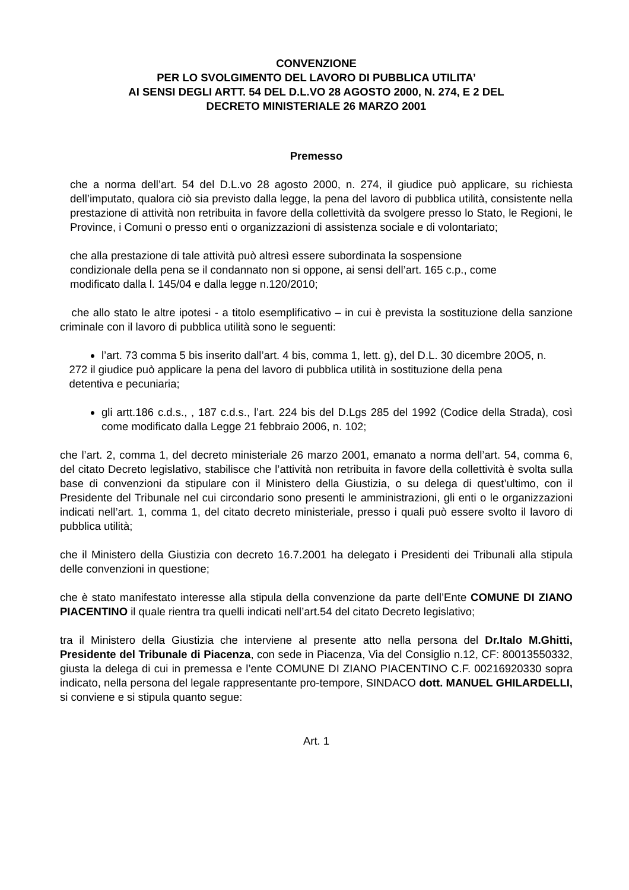CONVENZIONE
PER LO SVOLGIMENTO DEL LAVORO DI PUBBLICA UTILITA’
AI SENSI DEGLI ARTT. 54 DEL D.L.VO 28 AGOSTO 2000, N. 274, E 2 DEL
DECRETO MINISTERIALE 26 MARZO 2001
Premesso
che a norma dell’art. 54 del D.L.vo 28 agosto 2000, n. 274, il giudice può applicare, su richiesta dell’imputato, qualora ciò sia previsto dalla legge, la pena del lavoro di pubblica utilità, consistente nella prestazione di attività non retribuita in favore della collettività da svolgere presso lo Stato, le Regioni, le Province, i Comuni o presso enti o organizzazioni di assistenza sociale e di volontariato;
che alla prestazione di tale attività può altresì essere subordinata la sospensione
condizionale della pena se il condannato non si oppone, ai sensi dell’art. 165 c.p., come
modificato dalla l. 145/04 e dalla legge n.120/2010;
che allo stato le altre ipotesi - a titolo esemplificativo – in cui è prevista la sostituzione della sanzione criminale con il lavoro di pubblica utilità sono le seguenti:
l’art. 73 comma 5 bis inserito dall’art. 4 bis, comma 1, lett. g), del D.L. 30 dicembre 20O5, n.
272 il giudice può applicare la pena del lavoro di pubblica utilità in sostituzione della pena
detentiva e pecuniaria;
gli artt.186 c.d.s., , 187 c.d.s., l’art. 224 bis del D.Lgs 285 del 1992 (Codice della Strada), così come modificato dalla Legge 21 febbraio 2006, n. 102;
che l’art. 2, comma 1, del decreto ministeriale 26 marzo 2001, emanato a norma dell’art. 54, comma 6, del citato Decreto legislativo, stabilisce che l’attività non retribuita in favore della collettività è svolta sulla base di convenzioni da stipulare con il Ministero della Giustizia, o su delega di quest’ultimo, con il Presidente del Tribunale nel cui circondario sono presenti le amministrazioni, gli enti o le organizzazioni indicati nell’art. 1, comma 1, del citato decreto ministeriale, presso i quali può essere svolto il lavoro di pubblica utilità;
che il Ministero della Giustizia con decreto 16.7.2001 ha delegato i Presidenti dei Tribunali alla stipula delle convenzioni in questione;
che è stato manifestato interesse alla stipula della convenzione da parte dell’Ente COMUNE DI ZIANO PIACENTINO il quale rientra tra quelli indicati nell’art.54 del citato Decreto legislativo;
tra il Ministero della Giustizia che interviene al presente atto nella persona del Dr.Italo M.Ghitti, Presidente del Tribunale di Piacenza, con sede in Piacenza, Via del Consiglio n.12, CF: 80013550332, giusta la delega di cui in premessa e l’ente COMUNE DI ZIANO PIACENTINO C.F. 00216920330 sopra indicato, nella persona del legale rappresentante pro-tempore, SINDACO dott. MANUEL GHILARDELLI, si conviene e si stipula quanto segue:
Art. 1